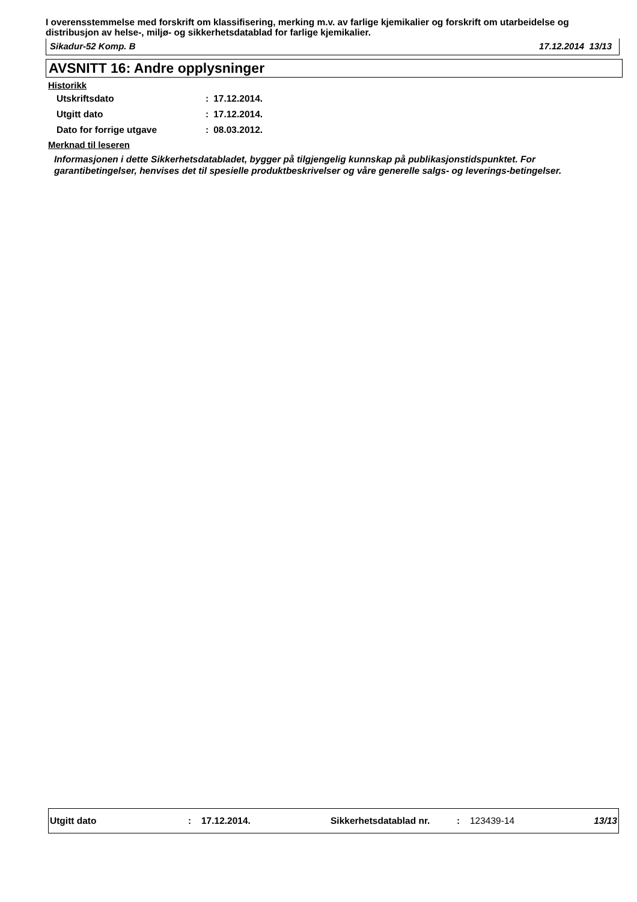I overensstemmelse med forskrift om klassifisering, merking m.v. av farlige kjemikalier og forskrift om utarbeidelse og distribusjon av helse-, miljø- og sikkerhetsdatablad for farlige kjemikalier.
Sikadur-52 Komp. B 17.12.2014 13/13
AVSNITT 16: Andre opplysninger
Historikk
| Utskriftsdato | : | 17.12.2014. |
| Utgitt dato | : | 17.12.2014. |
| Dato for forrige utgave | : | 08.03.2012. |
Merknad til leseren
Informasjonen i dette Sikkerhetsdatabladet, bygger på tilgjengelig kunnskap på publikasjonstidspunktet. For garantibetingelser, henvises det til spesielle produktbeskrivelser og våre generelle salgs- og leverings-betingelser.
Utgitt dato : 17.12.2014. Sikkerhetsdatablad nr. : 123439-14 13/13